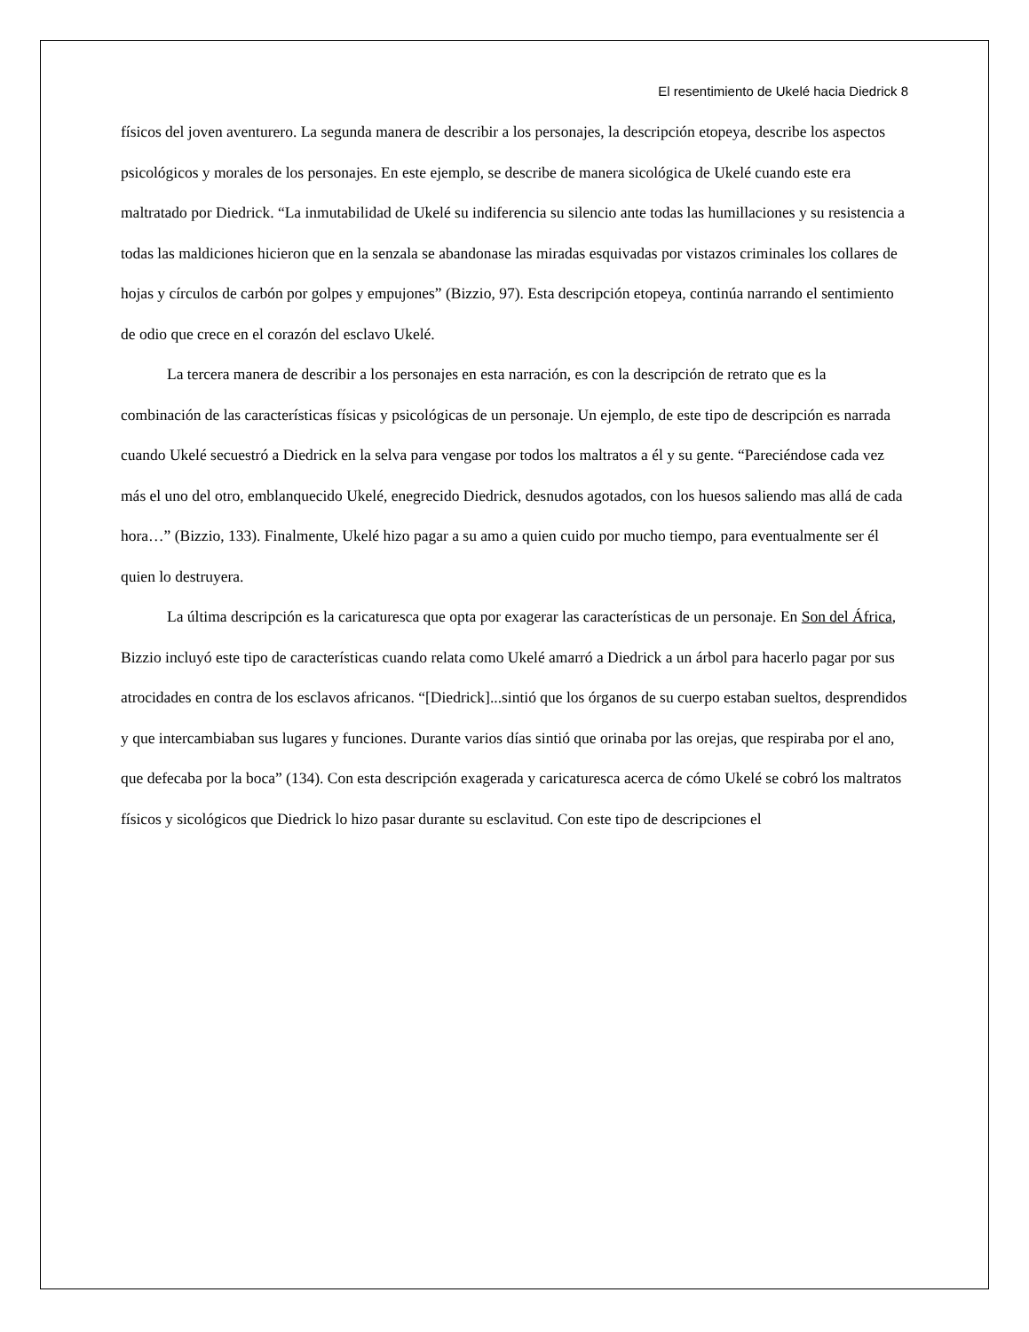El resentimiento de Ukelé hacia Diedrick 8
físicos del joven aventurero. La segunda manera de describir a los personajes, la descripción etopeya, describe los aspectos psicológicos y morales de los personajes. En este ejemplo, se describe de manera sicológica de Ukelé cuando este era maltratado por Diedrick. “La inmutabilidad de Ukelé su indiferencia su silencio ante todas las humillaciones y su resistencia a todas las maldiciones hicieron que en la senzala se abandonase las miradas esquivadas por vistazos criminales los collares de hojas y círculos de carbón por golpes y empujones” (Bizzio, 97). Esta descripción etopeya, continúa narrando el sentimiento de odio que crece en el corazón del esclavo Ukelé.
La tercera manera de describir a los personajes en esta narración, es con la descripción de retrato que es la combinación de las características físicas y psicológicas de un personaje. Un ejemplo, de este tipo de descripción es narrada cuando Ukelé secuestró a Diedrick en la selva para vengase por todos los maltratos a él y su gente. “Pareciéndose cada vez más el uno del otro, emblanquecido Ukelé, enegrecido Diedrick, desnudos agotados, con los huesos saliendo mas allá de cada hora…” (Bizzio, 133). Finalmente, Ukelé hizo pagar a su amo a quien cuido por mucho tiempo, para eventualmente ser él quien lo destruyera.
La última descripción es la caricaturesca que opta por exagerar las características de un personaje. En Son del África, Bizzio incluyó este tipo de características cuando relata como Ukelé amarró a Diedrick a un árbol para hacerlo pagar por sus atrocidades en contra de los esclavos africanos. “[Diedrick]...sintió que los órganos de su cuerpo estaban sueltos, desprendidos y que intercambiaban sus lugares y funciones. Durante varios días sintió que orinaba por las orejas, que respiraba por el ano, que defecaba por la boca” (134). Con esta descripción exagerada y caricaturesca acerca de cómo Ukelé se cobró los maltratos físicos y sicológicos que Diedrick lo hizo pasar durante su esclavitud. Con este tipo de descripciones el